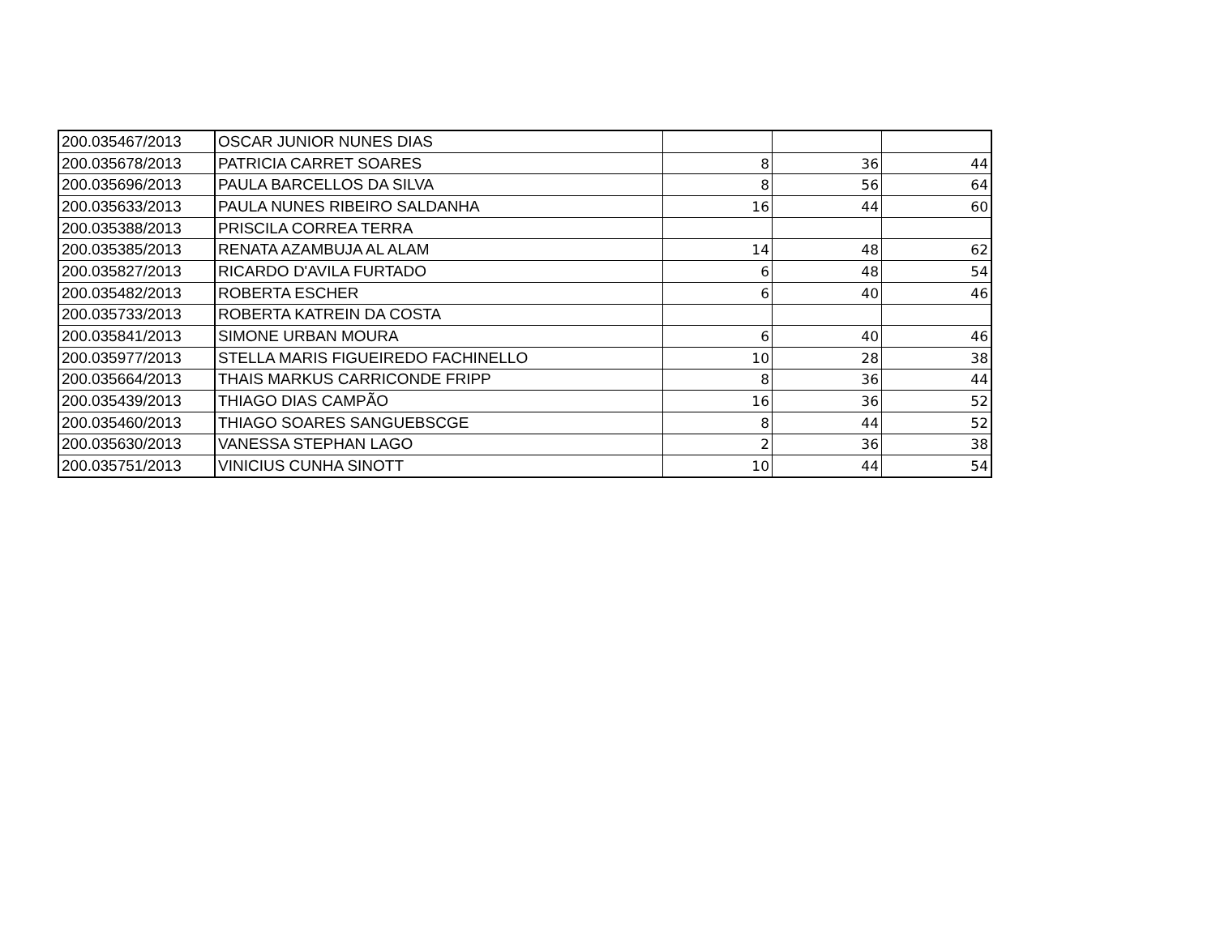| 200.035467/2013 | OSCAR JUNIOR NUNES DIAS | | | |
| 200.035678/2013 | PATRICIA CARRET SOARES | 8 | 36 | 44 |
| 200.035696/2013 | PAULA BARCELLOS DA SILVA | 8 | 56 | 64 |
| 200.035633/2013 | PAULA NUNES RIBEIRO SALDANHA | 16 | 44 | 60 |
| 200.035388/2013 | PRISCILA CORREA TERRA | | | |
| 200.035385/2013 | RENATA AZAMBUJA AL ALAM | 14 | 48 | 62 |
| 200.035827/2013 | RICARDO D'AVILA FURTADO | 6 | 48 | 54 |
| 200.035482/2013 | ROBERTA ESCHER | 6 | 40 | 46 |
| 200.035733/2013 | ROBERTA KATREIN DA COSTA | | | |
| 200.035841/2013 | SIMONE URBAN MOURA | 6 | 40 | 46 |
| 200.035977/2013 | STELLA MARIS FIGUEIREDO FACHINELLO | 10 | 28 | 38 |
| 200.035664/2013 | THAIS MARKUS CARRICONDE FRIPP | 8 | 36 | 44 |
| 200.035439/2013 | THIAGO DIAS CAMPÃO | 16 | 36 | 52 |
| 200.035460/2013 | THIAGO SOARES SANGUEBSCGE | 8 | 44 | 52 |
| 200.035630/2013 | VANESSA STEPHAN LAGO | 2 | 36 | 38 |
| 200.035751/2013 | VINICIUS CUNHA SINOTT | 10 | 44 | 54 |